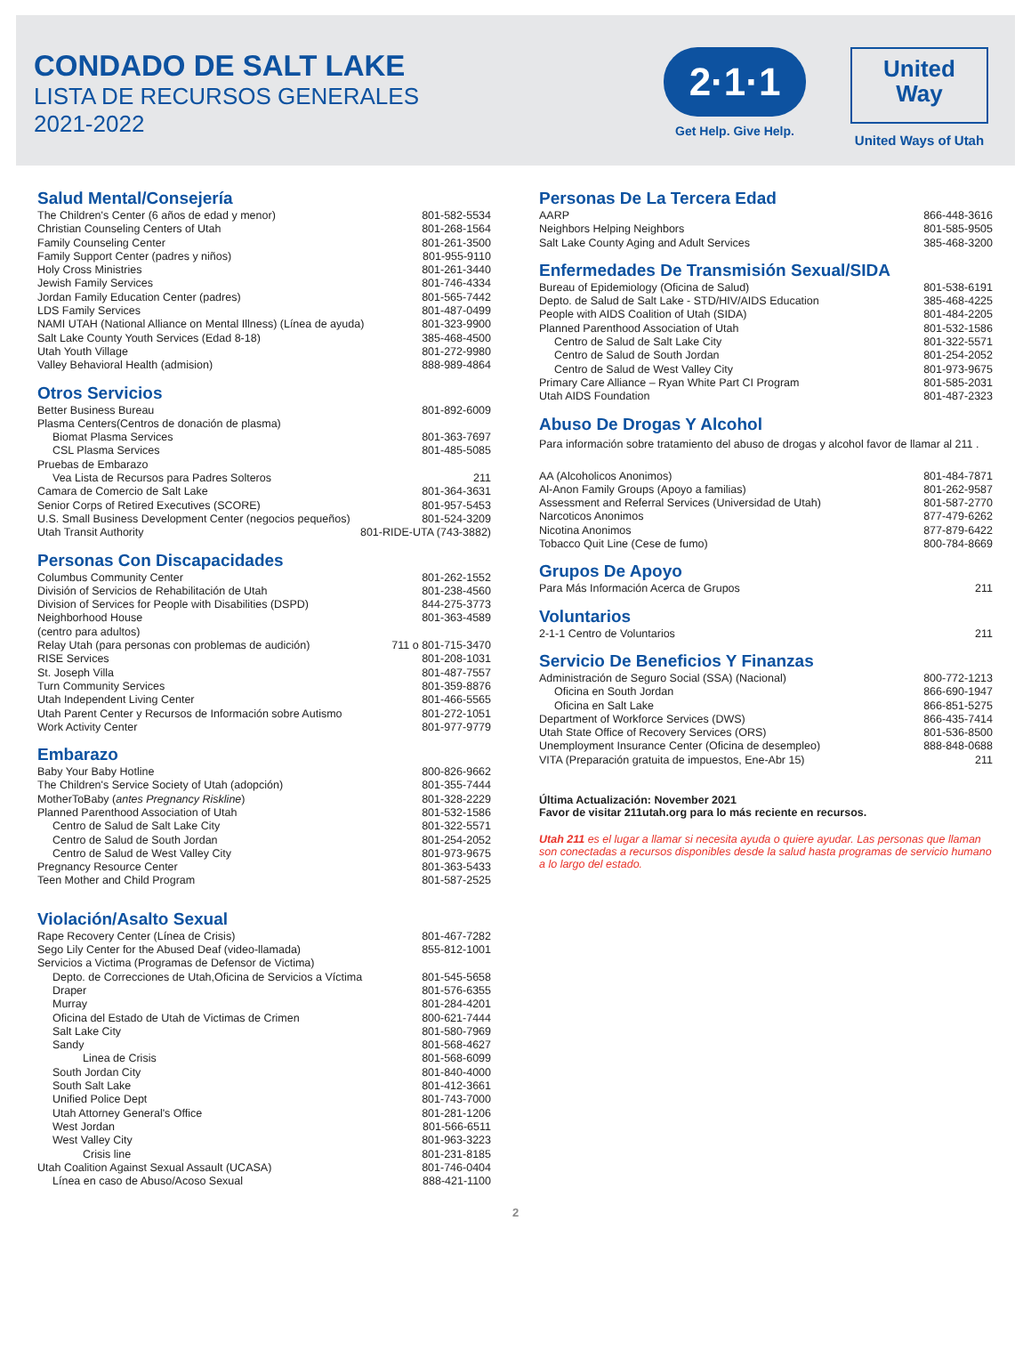CONDADO DE SALT LAKE
LISTA DE RECURSOS GENERALES
2021-2022
2·1·1
Get Help. Give Help.
United
Way
United Ways of Utah
Salud Mental/Consejería
| The Children's Center (6 años de edad y menor) | 801-582-5534 |
| Christian Counseling Centers of Utah | 801-268-1564 |
| Family Counseling Center | 801-261-3500 |
| Family Support Center (padres y niños) | 801-955-9110 |
| Holy Cross Ministries | 801-261-3440 |
| Jewish Family Services | 801-746-4334 |
| Jordan Family Education Center (padres) | 801-565-7442 |
| LDS Family Services | 801-487-0499 |
| NAMI UTAH (National Alliance on Mental Illness) (Línea de ayuda) | 801-323-9900 |
| Salt Lake County Youth Services (Edad 8-18) | 385-468-4500 |
| Utah Youth Village | 801-272-9980 |
| Valley Behavioral Health (admision) | 888-989-4864 |
Otros Servicios
| Better Business Bureau | 801-892-6009 |
| Plasma Centers(Centros de donación de plasma) | |
| Biomat Plasma Services | 801-363-7697 |
| CSL Plasma Services | 801-485-5085 |
| Pruebas de Embarazo | |
| Vea Lista de Recursos para Padres Solteros | 211 |
| Camara de Comercio de Salt Lake | 801-364-3631 |
| Senior Corps of Retired Executives (SCORE) | 801-957-5453 |
| U.S. Small Business Development Center (negocios pequeños) | 801-524-3209 |
| Utah Transit Authority | 801-RIDE-UTA (743-3882) |
Personas Con Discapacidades
| Columbus Community Center | 801-262-1552 |
| División of Servicios de Rehabilitación de Utah | 801-238-4560 |
| Division of Services for People with Disabilities (DSPD) | 844-275-3773 |
| Neighborhood House | 801-363-4589 |
| (centro para adultos) | |
| Relay Utah (para personas con problemas de audición) | 711 o 801-715-3470 |
| RISE Services | 801-208-1031 |
| St. Joseph Villa | 801-487-7557 |
| Turn Community Services | 801-359-8876 |
| Utah Independent Living Center | 801-466-5565 |
| Utah Parent Center y Recursos de Información sobre Autismo | 801-272-1051 |
| Work Activity Center | 801-977-9779 |
Embarazo
| Baby Your Baby Hotline | 800-826-9662 |
| The Children's Service Society of Utah (adopción) | 801-355-7444 |
| MotherToBaby ( antes Pregnancy Riskline ) | 801-328-2229 |
| Planned Parenthood Association of Utah | 801-532-1586 |
| Centro de Salud de Salt Lake City | 801-322-5571 |
| Centro de Salud de South Jordan | 801-254-2052 |
| Centro de Salud de West Valley City | 801-973-9675 |
| Pregnancy Resource Center | 801-363-5433 |
| Teen Mother and Child Program | 801-587-2525 |
Violación/Asalto Sexual
| Rape Recovery Center (Línea de Crisis) | 801-467-7282 |
| Sego Lily Center for the Abused Deaf (video-llamada) | 855-812-1001 |
| Servicios a Victima (Programas de Defensor de Victima) | |
| Depto. de Correcciones de Utah,Oficina de Servicios a Víctima | 801-545-5658 |
| Draper | 801-576-6355 |
| Murray | 801-284-4201 |
| Oficina del Estado de Utah de Victimas de Crimen | 800-621-7444 |
| Salt Lake City | 801-580-7969 |
| Sandy | 801-568-4627 |
| Linea de Crisis | 801-568-6099 |
| South Jordan City | 801-840-4000 |
| South Salt Lake | 801-412-3661 |
| Unified Police Dept | 801-743-7000 |
| Utah Attorney General's Office | 801-281-1206 |
| West Jordan | 801-566-6511 |
| West Valley City | 801-963-3223 |
| Crisis line | 801-231-8185 |
| Utah Coalition Against Sexual Assault (UCASA) | 801-746-0404 |
| Línea en caso de Abuso/Acoso Sexual | 888-421-1100 |
Personas De La Tercera Edad
| AARP | 866-448-3616 |
| Neighbors Helping Neighbors | 801-585-9505 |
| Salt Lake County Aging and Adult Services | 385-468-3200 |
Enfermedades De Transmisión Sexual/SIDA
| Bureau of Epidemiology (Oficina de Salud) | 801-538-6191 |
| Depto. de Salud de Salt Lake - STD/HIV/AIDS Education | 385-468-4225 |
| People with AIDS Coalition of Utah (SIDA) | 801-484-2205 |
| Planned Parenthood Association of Utah | 801-532-1586 |
| Centro de Salud de Salt Lake City | 801-322-5571 |
| Centro de Salud de South Jordan | 801-254-2052 |
| Centro de Salud de West Valley City | 801-973-9675 |
| Primary Care Alliance – Ryan White Part CI Program | 801-585-2031 |
| Utah AIDS Foundation | 801-487-2323 |
Abuso De Drogas Y Alcohol
Para información sobre tratamiento del abuso de drogas y alcohol favor de llamar al 211 .
| AA (Alcoholicos Anonimos) | 801-484-7871 |
| Al-Anon Family Groups (Apoyo a familias) | 801-262-9587 |
| Assessment and Referral Services (Universidad de Utah) | 801-587-2770 |
| Narcoticos Anonimos | 877-479-6262 |
| Nicotina Anonimos | 877-879-6422 |
| Tobacco Quit Line (Cese de fumo) | 800-784-8669 |
Grupos De Apoyo
| Para Más Información Acerca de Grupos | 211 |
Voluntarios
| 2-1-1 Centro de Voluntarios | 211 |
Servicio De Beneficios Y Finanzas
| Administración de Seguro Social (SSA) (Nacional) | 800-772-1213 |
| Oficina en South Jordan | 866-690-1947 |
| Oficina en Salt Lake | 866-851-5275 |
| Department of Workforce Services (DWS) | 866-435-7414 |
| Utah State Office of Recovery Services (ORS) | 801-536-8500 |
| Unemployment Insurance Center (Oficina de desempleo) | 888-848-0688 |
| VITA (Preparación gratuita de impuestos, Ene-Abr 15) | 211 |
Última Actualización: November 2021
Favor de visitar 211utah.org para lo más reciente en recursos.
Utah 211 es el lugar a llamar si necesita ayuda o quiere ayudar. Las personas que llaman son conectadas a recursos disponibles desde la salud hasta programas de servicio humano a lo largo del estado.
2